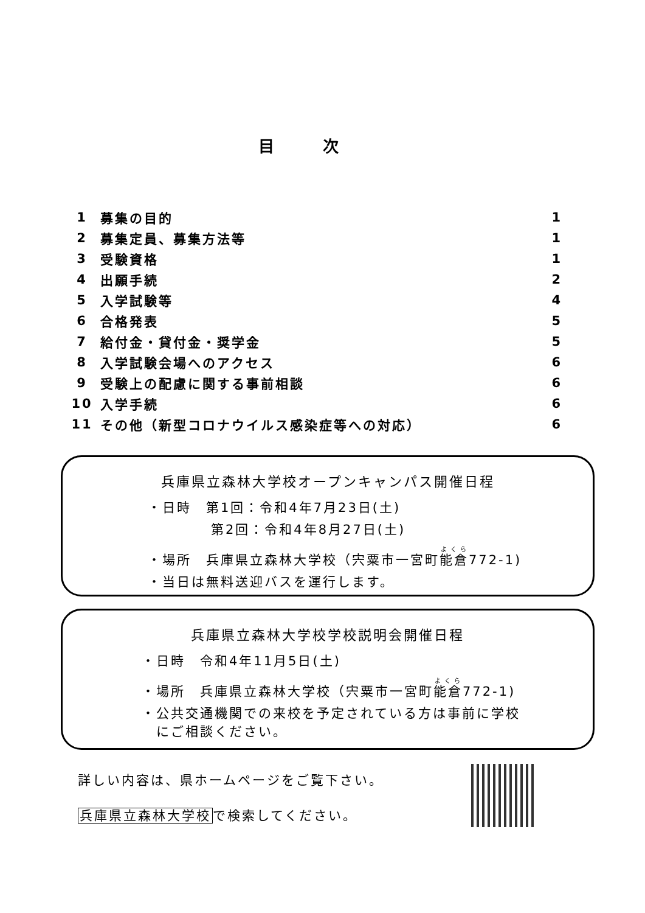目次
| 1 | 募集の目的 | 1 |
| 2 | 募集定員、募集方法等 | 1 |
| 3 | 受験資格 | 1 |
| 4 | 出願手続 | 2 |
| 5 | 入学試験等 | 4 |
| 6 | 合格発表 | 5 |
| 7 | 給付金・貸付金・奨学金 | 5 |
| 8 | 入学試験会場へのアクセス | 6 |
| 9 | 受験上の配慮に関する事前相談 | 6 |
| 10 | 入学手続 | 6 |
| 11 | その他（新型コロナウイルス感染症等への対応） | 6 |
兵庫県立森林大学校オープンキャンパス開催日程
・日時　第1回：令和4年7月23日(土)
第2回：令和4年8月27日(土)
・場所　兵庫県立森林大学校（宍粟市一宮町能倉772-1)
・当日は無料送迎バスを運行します。
兵庫県立森林大学校学校説明会開催日程
・日時　令和4年11月5日(土)
・場所　兵庫県立森林大学校（宍粟市一宮町能倉772-1)
・公共交通機関での来校を予定されている方は事前に学校
　にご相談ください。
詳しい内容は、県ホームページをご覧下さい。
兵庫県立森林大学校で検索してください。